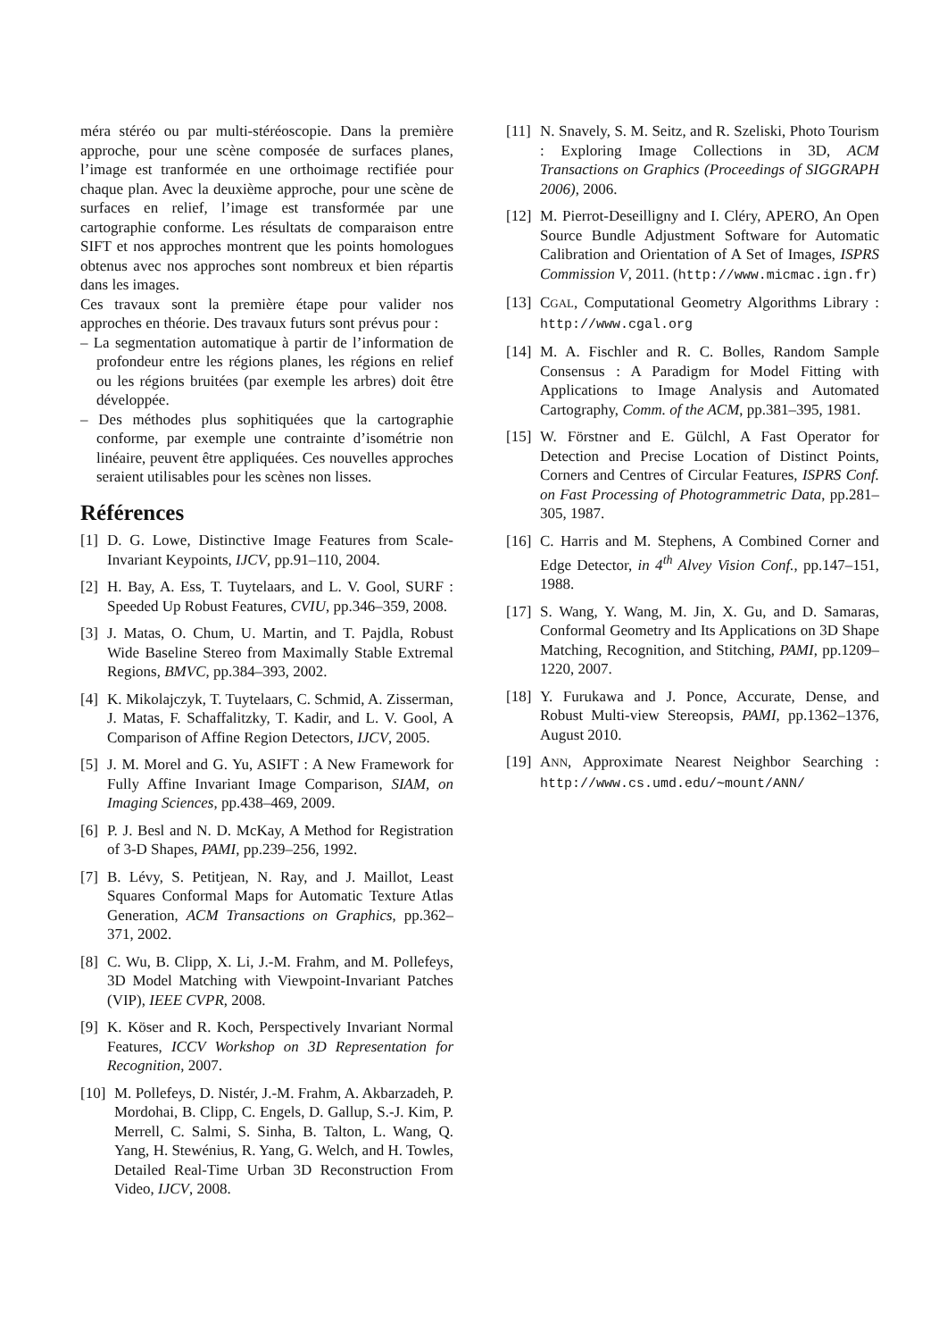méra stéréo ou par multi-stéréoscopie. Dans la première approche, pour une scène composée de surfaces planes, l’image est tranformée en une orthoimage rectifiée pour chaque plan. Avec la deuxième approche, pour une scène de surfaces en relief, l’image est transformée par une cartographie conforme. Les résultats de comparaison entre SIFT et nos approches montrent que les points homologues obtenus avec nos approches sont nombreux et bien répartis dans les images.
Ces travaux sont la première étape pour valider nos approches en théorie. Des travaux futurs sont prévus pour :
– La segmentation automatique à partir de l’information de profondeur entre les régions planes, les régions en relief ou les régions bruitées (par exemple les arbres) doit être développée.
– Des méthodes plus sophitiquées que la cartographie conforme, par exemple une contrainte d’isométrie non linéaire, peuvent être appliquées. Ces nouvelles approches seraient utilisables pour les scènes non lisses.
Références
[1] D. G. Lowe, Distinctive Image Features from Scale-Invariant Keypoints, IJCV, pp.91–110, 2004.
[2] H. Bay, A. Ess, T. Tuytelaars, and L. V. Gool, SURF : Speeded Up Robust Features, CVIU, pp.346–359, 2008.
[3] J. Matas, O. Chum, U. Martin, and T. Pajdla, Robust Wide Baseline Stereo from Maximally Stable Extremal Regions, BMVC, pp.384–393, 2002.
[4] K. Mikolajczyk, T. Tuytelaars, C. Schmid, A. Zisserman, J. Matas, F. Schaffalitzky, T. Kadir, and L. V. Gool, A Comparison of Affine Region Detectors, IJCV, 2005.
[5] J. M. Morel and G. Yu, ASIFT : A New Framework for Fully Affine Invariant Image Comparison, SIAM, on Imaging Sciences, pp.438–469, 2009.
[6] P. J. Besl and N. D. McKay, A Method for Registration of 3-D Shapes, PAMI, pp.239–256, 1992.
[7] B. Lévy, S. Petitjean, N. Ray, and J. Maillot, Least Squares Conformal Maps for Automatic Texture Atlas Generation, ACM Transactions on Graphics, pp.362–371, 2002.
[8] C. Wu, B. Clipp, X. Li, J.-M. Frahm, and M. Pollefeys, 3D Model Matching with Viewpoint-Invariant Patches (VIP), IEEE CVPR, 2008.
[9] K. Köser and R. Koch, Perspectively Invariant Normal Features, ICCV Workshop on 3D Representation for Recognition, 2007.
[10] M. Pollefeys, D. Nistér, J.-M. Frahm, A. Akbarzadeh, P. Mordohai, B. Clipp, C. Engels, D. Gallup, S.-J. Kim, P. Merrell, C. Salmi, S. Sinha, B. Talton, L. Wang, Q. Yang, H. Stewénius, R. Yang, G. Welch, and H. Towles, Detailed Real-Time Urban 3D Reconstruction From Video, IJCV, 2008.
[11] N. Snavely, S. M. Seitz, and R. Szeliski, Photo Tourism : Exploring Image Collections in 3D, ACM Transactions on Graphics (Proceedings of SIGGRAPH 2006), 2006.
[12] M. Pierrot-Deseilligny and I. Cléry, APERO, An Open Source Bundle Adjustment Software for Automatic Calibration and Orientation of A Set of Images, ISPRS Commission V, 2011. (http://www.micmac.ign.fr)
[13] CGAL, Computational Geometry Algorithms Library : http://www.cgal.org
[14] M. A. Fischler and R. C. Bolles, Random Sample Consensus : A Paradigm for Model Fitting with Applications to Image Analysis and Automated Cartography, Comm. of the ACM, pp.381–395, 1981.
[15] W. Förstner and E. Gülchl, A Fast Operator for Detection and Precise Location of Distinct Points, Corners and Centres of Circular Features, ISPRS Conf. on Fast Processing of Photogrammetric Data, pp.281–305, 1987.
[16] C. Harris and M. Stephens, A Combined Corner and Edge Detector, in 4<sup>th</sup> Alvey Vision Conf., pp.147–151, 1988.
[17] S. Wang, Y. Wang, M. Jin, X. Gu, and D. Samaras, Conformal Geometry and Its Applications on 3D Shape Matching, Recognition, and Stitching, PAMI, pp.1209–1220, 2007.
[18] Y. Furukawa and J. Ponce, Accurate, Dense, and Robust Multi-view Stereopsis, PAMI, pp.1362–1376, August 2010.
[19] ANN, Approximate Nearest Neighbor Searching : http://www.cs.umd.edu/∼mount/ANN/